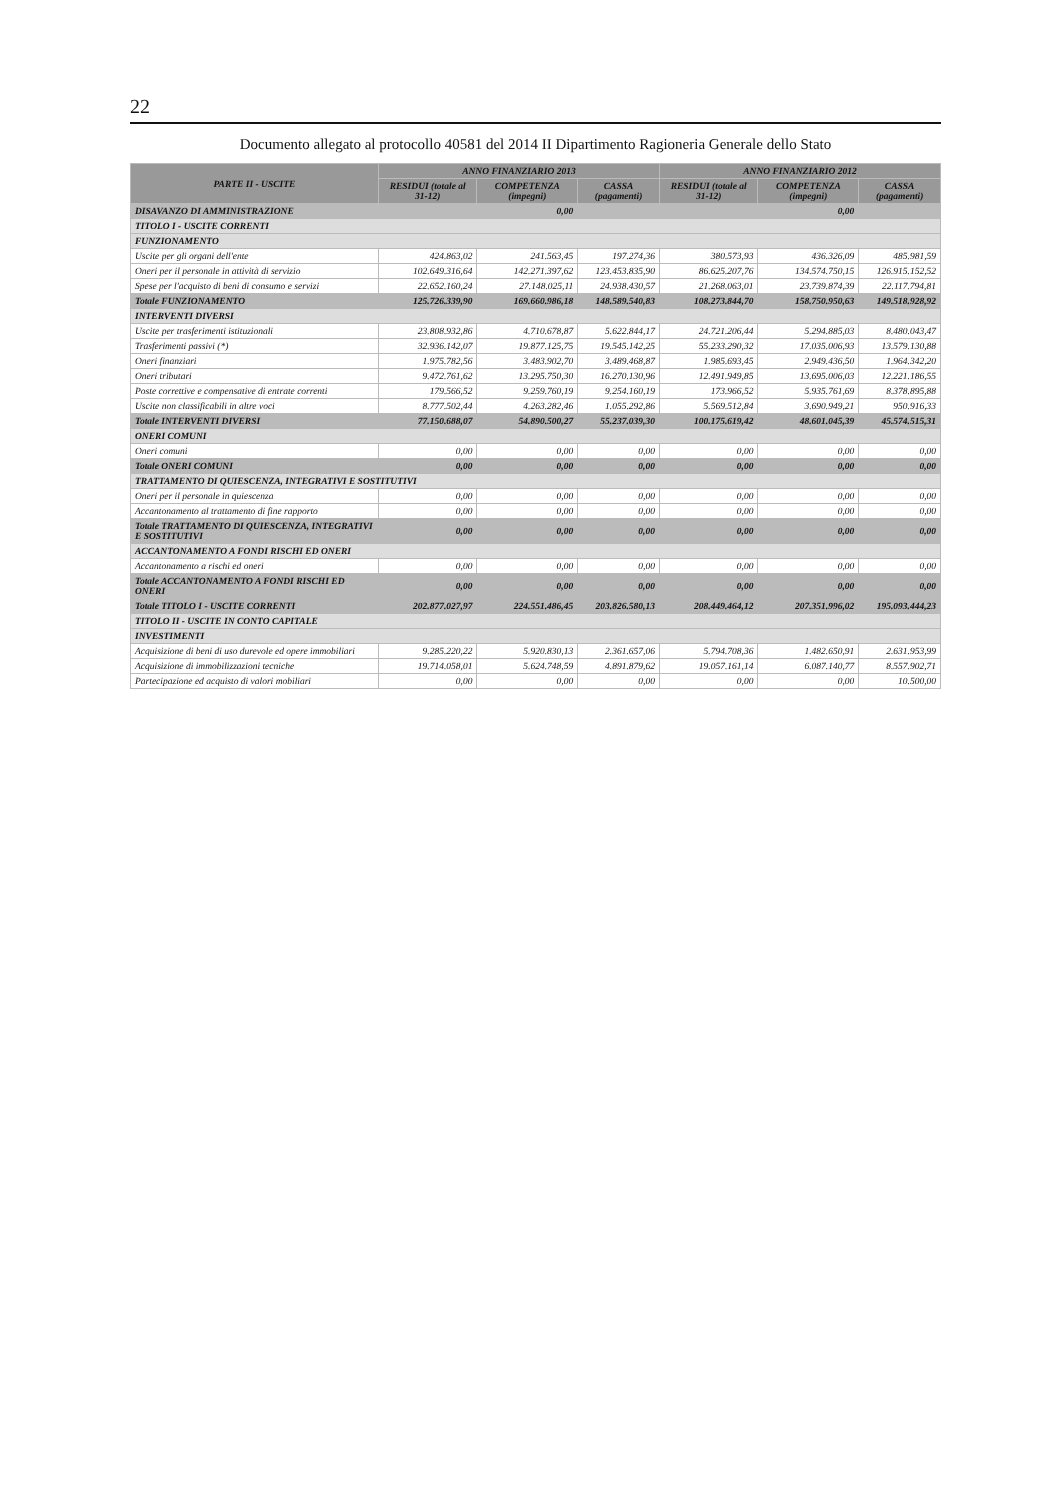22
Documento allegato al protocollo 40581 del 2014 II Dipartimento Ragioneria Generale dello Stato
| PARTE II - USCITE | ANNO FINANZIARIO 2013 | | | ANNO FINANZIARIO 2012 | | |
| --- | --- | --- | --- | --- | --- | --- |
| | RESIDUI (totale al 31-12) | COMPETENZA (impegni) | CASSA (pagamenti) | RESIDUI (totale al 31-12) | COMPETENZA (impegni) | CASSA (pagamenti) |
| DISAVANZO DI AMMINISTRAZIONE | | 0,00 | | | 0,00 | |
| TITOLO I - USCITE CORRENTI | | | | | | |
| FUNZIONAMENTO | | | | | | |
| Uscite per gli organi dell'ente | 424.863,02 | 241.563,45 | 197.274,36 | 380.573,93 | 436.326,09 | 485.981,59 |
| Oneri per il personale in attività di servizio | 102.649.316,64 | 142.271.397,62 | 123.453.835,90 | 86.625.207,76 | 134.574.750,15 | 126.915.152,52 |
| Spese per l'acquisto di beni di consumo e servizi | 22.652.160,24 | 27.148.025,11 | 24.938.430,57 | 21.268.063,01 | 23.739.874,39 | 22.117.794,81 |
| Totale FUNZIONAMENTO | 125.726.339,90 | 169.660.986,18 | 148.589.540,83 | 108.273.844,70 | 158.750.950,63 | 149.518.928,92 |
| INTERVENTI DIVERSI | | | | | | |
| Uscite per trasferimenti istituzionali | 23.808.932,86 | 4.710.678,87 | 5.622.844,17 | 24.721.206,44 | 5.294.885,03 | 8.480.043,47 |
| Trasferimenti passivi (*) | 32.936.142,07 | 19.877.125,75 | 19.545.142,25 | 55.233.290,32 | 17.035.006,93 | 13.579.130,88 |
| Oneri finanziari | 1.975.782,56 | 3.483.902,70 | 3.489.468,87 | 1.985.693,45 | 2.949.436,50 | 1.964.342,20 |
| Oneri tributari | 9.472.761,62 | 13.295.750,30 | 16.270.130,96 | 12.491.949,85 | 13.695.006,03 | 12.221.186,55 |
| Poste correttive e compensative di entrate correnti | 179.566,52 | 9.259.760,19 | 9.254.160,19 | 173.966,52 | 5.935.761,69 | 8.378.895,88 |
| Uscite non classificabili in altre voci | 8.777.502,44 | 4.263.282,46 | 1.055.292,86 | 5.569.512,84 | 3.690.949,21 | 950.916,33 |
| Totale INTERVENTI DIVERSI | 77.150.688,07 | 54.890.500,27 | 55.237.039,30 | 100.175.619,42 | 48.601.045,39 | 45.574.515,31 |
| ONERI COMUNI | | | | | | |
| Oneri comuni | 0,00 | 0,00 | 0,00 | 0,00 | 0,00 | 0,00 |
| Totale ONERI COMUNI | 0,00 | 0,00 | 0,00 | 0,00 | 0,00 | 0,00 |
| TRATTAMENTO DI QUIESCENZA, INTEGRATIVI E SOSTITUTIVI | | | | | | |
| Oneri per il personale in quiescenza | 0,00 | 0,00 | 0,00 | 0,00 | 0,00 | 0,00 |
| Accantonamento al trattamento di fine rapporto | 0,00 | 0,00 | 0,00 | 0,00 | 0,00 | 0,00 |
| Totale TRATTAMENTO DI QUIESCENZA, INTEGRATIVI E SOSTITUTIVI | 0,00 | 0,00 | 0,00 | 0,00 | 0,00 | 0,00 |
| ACCANTONAMENTO A FONDI RISCHI ED ONERI | | | | | | |
| Accantonamento a rischi ed oneri | 0,00 | 0,00 | 0,00 | 0,00 | 0,00 | 0,00 |
| Totale ACCANTONAMENTO A FONDI RISCHI ED ONERI | 0,00 | 0,00 | 0,00 | 0,00 | 0,00 | 0,00 |
| Totale TITOLO I - USCITE CORRENTI | 202.877.027,97 | 224.551.486,45 | 203.826.580,13 | 208.449.464,12 | 207.351.996,02 | 195.093.444,23 |
| TITOLO II - USCITE IN CONTO CAPITALE | | | | | | |
| INVESTIMENTI | | | | | | |
| Acquisizione di beni di uso durevole ed opere immobiliari | 9.285.220,22 | 5.920.830,13 | 2.361.657,06 | 5.794.708,36 | 1.482.650,91 | 2.631.953,99 |
| Acquisizione di immobilizzazioni tecniche | 19.714.058,01 | 5.624.748,59 | 4.891.879,62 | 19.057.161,14 | 6.087.140,77 | 8.557.902,71 |
| Partecipazione ed acquisto di valori mobiliari | 0,00 | 0,00 | 0,00 | 0,00 | 0,00 | 10.500,00 |